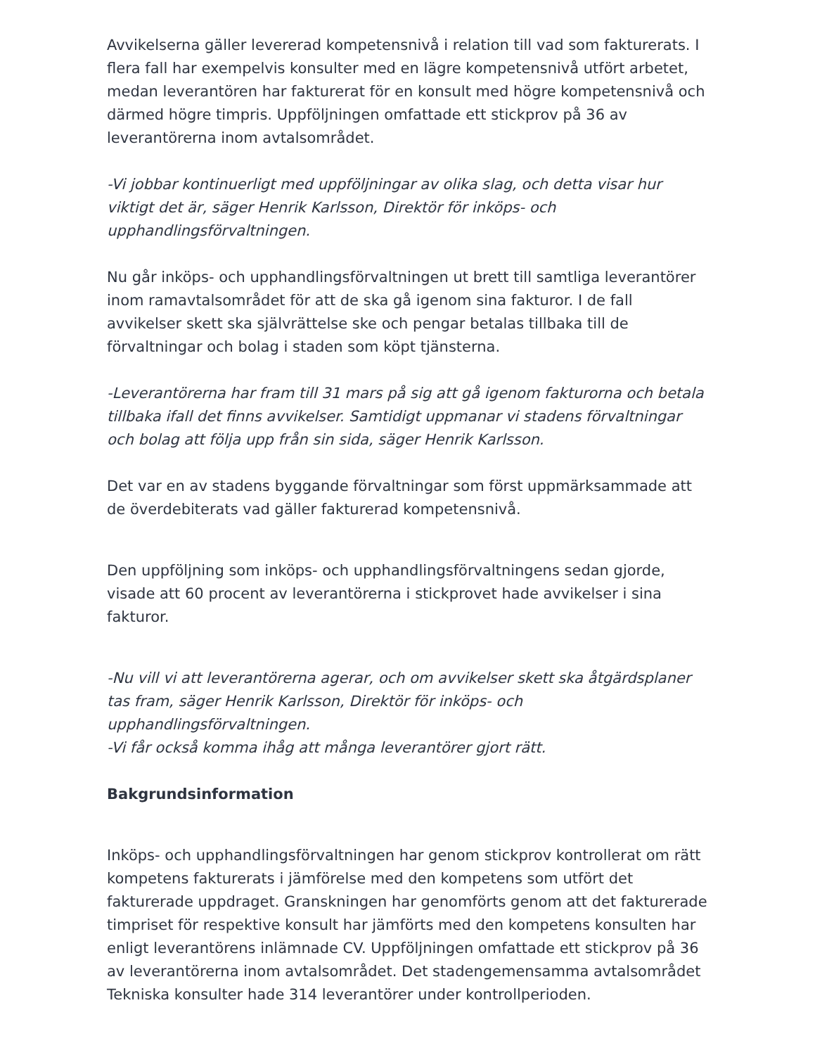Avvikelserna gäller levererad kompetensnivå i relation till vad som fakturerats. I flera fall har exempelvis konsulter med en lägre kompetensnivå utfört arbetet, medan leverantören har fakturerat för en konsult med högre kompetensnivå och därmed högre timpris. Uppföljningen omfattade ett stickprov på 36 av leverantörerna inom avtalsområdet.
-Vi jobbar kontinuerligt med uppföljningar av olika slag, och detta visar hur viktigt det är, säger Henrik Karlsson, Direktör för inköps- och upphandlingsförvaltningen.
Nu går inköps- och upphandlingsförvaltningen ut brett till samtliga leverantörer inom ramavtalsområdet för att de ska gå igenom sina fakturor. I de fall avvikelser skett ska självrättelse ske och pengar betalas tillbaka till de förvaltningar och bolag i staden som köpt tjänsterna.
-Leverantörerna har fram till 31 mars på sig att gå igenom fakturorna och betala tillbaka ifall det finns avvikelser. Samtidigt uppmanar vi stadens förvaltningar och bolag att följa upp från sin sida, säger Henrik Karlsson.
Det var en av stadens byggande förvaltningar som först uppmärksammade att de överdebiterats vad gäller fakturerad kompetensnivå.
Den uppföljning som inköps- och upphandlingsförvaltningens sedan gjorde, visade att 60 procent av leverantörerna i stickprovet hade avvikelser i sina fakturor.
-Nu vill vi att leverantörerna agerar, och om avvikelser skett ska åtgärdsplaner tas fram, säger Henrik Karlsson, Direktör för inköps- och upphandlingsförvaltningen.
-Vi får också komma ihåg att många leverantörer gjort rätt.
Bakgrundsinformation
Inköps- och upphandlingsförvaltningen har genom stickprov kontrollerat om rätt kompetens fakturerats i jämförelse med den kompetens som utfört det fakturerade uppdraget. Granskningen har genomförts genom att det fakturerade timpriset för respektive konsult har jämförts med den kompetens konsulten har enligt leverantörens inlämnade CV. Uppföljningen omfattade ett stickprov på 36 av leverantörerna inom avtalsområdet. Det stadengemensamma avtalsområdet Tekniska konsulter hade 314 leverantörer under kontrollperioden.